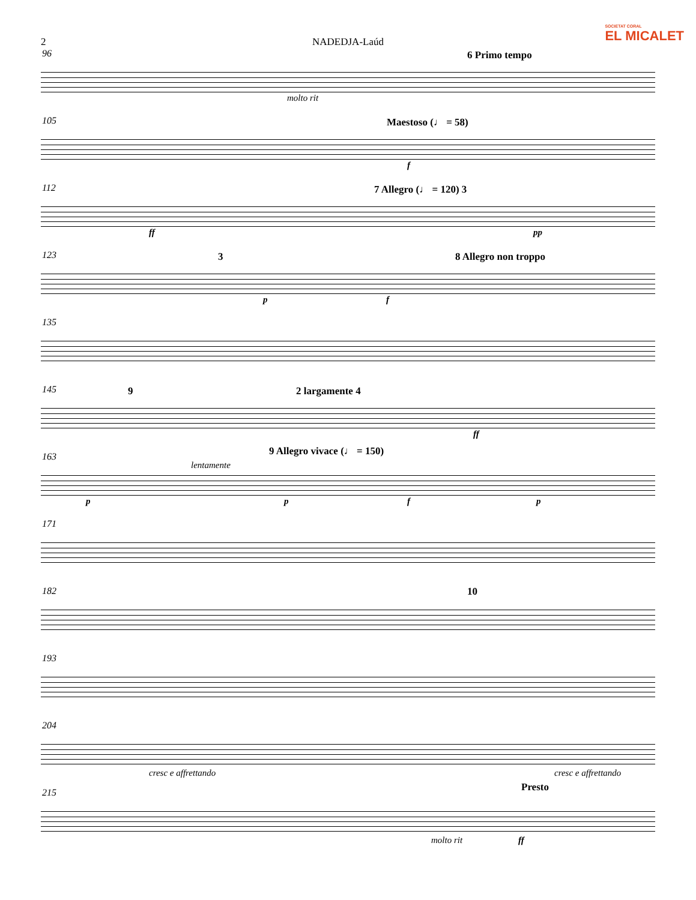SOCIETAT CORAL
EL MICALET
2 NADEDJA-Laúd
96 6 Primo tempo
molto rit
105 Maestoso (♩ = 58)
f
112 7 Allegro (♩ = 120) 3
ff pp
123 3 8 Allegro non troppo
p f
135
145 9 2 largamente 4
ff
163 9 Allegro vivace (♩ = 150)
lentamente
p p f p
171
182 10
193
204
cresc e affrettando cresc e affrettando
215 Presto
molto rit ff